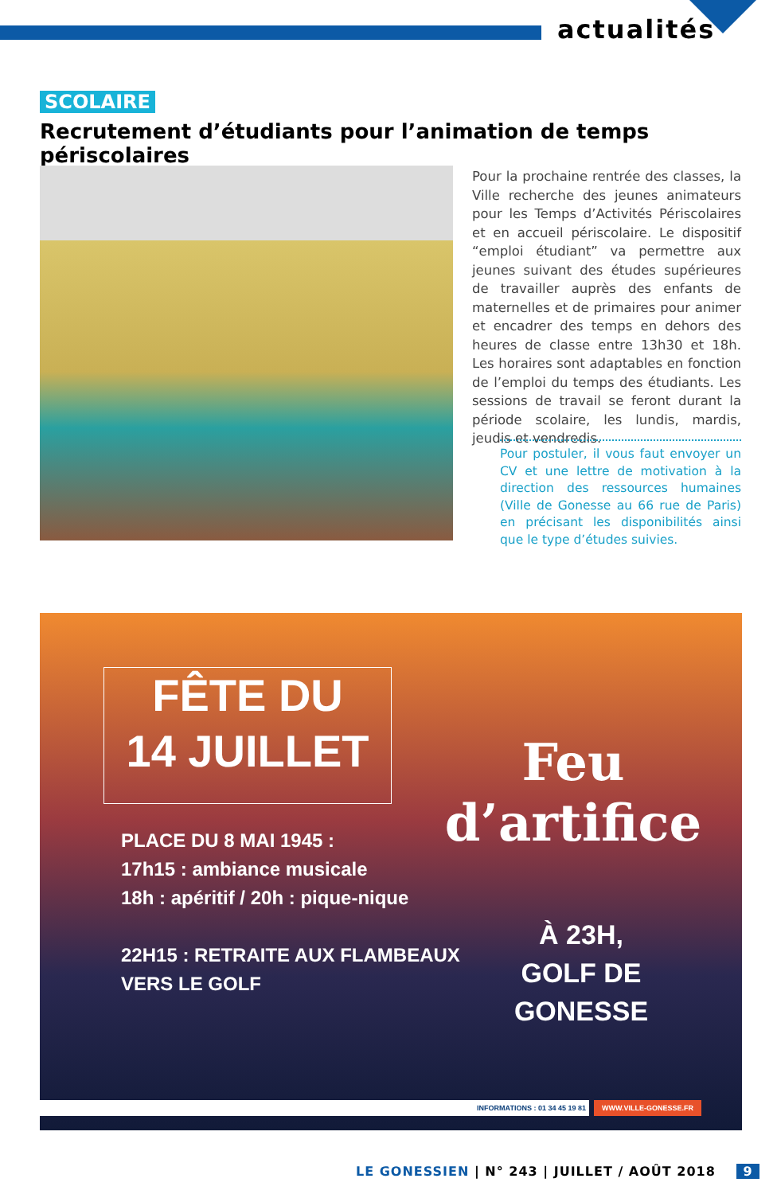actualités
SCOLAIRE
Recrutement d’étudiants pour l’animation de temps périscolaires
Pour la prochaine rentrée des classes, la Ville recherche des jeunes animateurs pour les Temps d’Activités Périscolaires et en accueil périscolaire. Le dispositif “emploi étudiant” va permettre aux jeunes suivant des études supérieures de travailler auprès des enfants de maternelles et de primaires pour animer et encadrer des temps en dehors des heures de classe entre 13h30 et 18h. Les horaires sont adaptables en fonction de l’emploi du temps des étudiants. Les sessions de travail se feront durant la période scolaire, les lundis, mardis, jeudis et vendredis.
Pour postuler, il vous faut envoyer un CV et une lettre de motivation à la direction des ressources humaines (Ville de Gonesse au 66 rue de Paris) en précisant les disponibilités ainsi que le type d’études suivies.
FÊTE DU
14 JUILLET
PLACE DU 8 MAI 1945 :
17h15 : ambiance musicale
18h : apéritif / 20h : pique-nique
22H15 : RETRAITE AUX FLAMBEAUX
VERS LE GOLF
Feu
d’artifice
À 23H,
GOLF DE GONESSE
INFORMATIONS : 01 34 45 19 81 WWW.VILLE-GONESSE.FR
LE GONESSIEN | N° 243 | JUILLET / AOÛT 2018 9